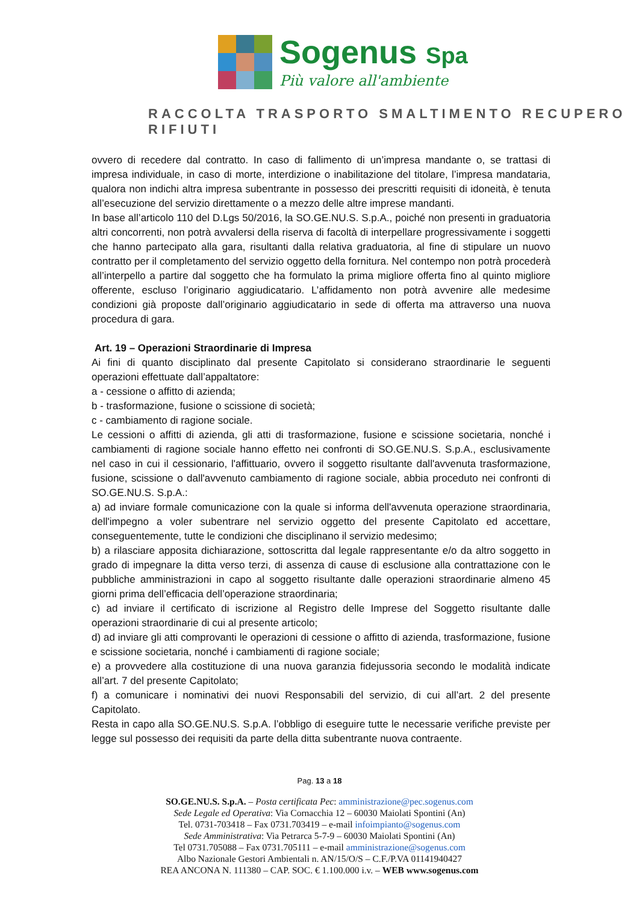Sogenus Spa
Più valore all'ambiente
RACCOLTA TRASPORTO SMALTIMENTO RECUPERO RIFIUTI
ovvero di recedere dal contratto. In caso di fallimento di un’impresa mandante o, se trattasi di impresa individuale, in caso di morte, interdizione o inabilitazione del titolare, l’impresa mandataria, qualora non indichi altra impresa subentrante in possesso dei prescritti requisiti di idoneità, è tenuta all’esecuzione del servizio direttamente o a mezzo delle altre imprese mandanti.
In base all’articolo 110 del D.Lgs 50/2016, la SO.GE.NU.S. S.p.A., poiché non presenti in graduatoria altri concorrenti, non potrà avvalersi della riserva di facoltà di interpellare progressivamente i soggetti che hanno partecipato alla gara, risultanti dalla relativa graduatoria, al fine di stipulare un nuovo contratto per il completamento del servizio oggetto della fornitura. Nel contempo non potrà procederà all’interpello a partire dal soggetto che ha formulato la prima migliore offerta fino al quinto migliore offerente, escluso l’originario aggiudicatario. L’affidamento non potrà avvenire alle medesime condizioni già proposte dall’originario aggiudicatario in sede di offerta ma attraverso una nuova procedura di gara.
Art. 19 – Operazioni Straordinarie di Impresa
Ai fini di quanto disciplinato dal presente Capitolato si considerano straordinarie le seguenti operazioni effettuate dall’appaltatore:
a - cessione o affitto di azienda;
b - trasformazione, fusione o scissione di società;
c - cambiamento di ragione sociale.
Le cessioni o affitti di azienda, gli atti di trasformazione, fusione e scissione societaria, nonché i cambiamenti di ragione sociale hanno effetto nei confronti di SO.GE.NU.S. S.p.A., esclusivamente nel caso in cui il cessionario, l'affittuario, ovvero il soggetto risultante dall'avvenuta trasformazione, fusione, scissione o dall'avvenuto cambiamento di ragione sociale, abbia proceduto nei confronti di SO.GE.NU.S. S.p.A.:
a) ad inviare formale comunicazione con la quale si informa dell'avvenuta operazione straordinaria, dell'impegno a voler subentrare nel servizio oggetto del presente Capitolato ed accettare, conseguentemente, tutte le condizioni che disciplinano il servizio medesimo;
b) a rilasciare apposita dichiarazione, sottoscritta dal legale rappresentante e/o da altro soggetto in grado di impegnare la ditta verso terzi, di assenza di cause di esclusione alla contrattazione con le pubbliche amministrazioni in capo al soggetto risultante dalle operazioni straordinarie almeno 45 giorni prima dell’efficacia dell’operazione straordinaria;
c) ad inviare il certificato di iscrizione al Registro delle Imprese del Soggetto risultante dalle operazioni straordinarie di cui al presente articolo;
d) ad inviare gli atti comprovanti le operazioni di cessione o affitto di azienda, trasformazione, fusione e scissione societaria, nonché i cambiamenti di ragione sociale;
e) a provvedere alla costituzione di una nuova garanzia fidejussoria secondo le modalità indicate all’art. 7 del presente Capitolato;
f) a comunicare i nominativi dei nuovi Responsabili del servizio, di cui all’art. 2 del presente Capitolato.
Resta in capo alla SO.GE.NU.S. S.p.A. l’obbligo di eseguire tutte le necessarie verifiche previste per legge sul possesso dei requisiti da parte della ditta subentrante nuova contraente.
Pag. 13 a 18
SO.GE.NU.S. S.p.A. – Posta certificata Pec: amministrazione@pec.sogenus.com
Sede Legale ed Operativa: Via Cornacchia 12 – 60030 Maiolati Spontini (An)
Tel. 0731-703418 – Fax 0731.703419 – e-mail infoimpianto@sogenus.com
Sede Amministrativa: Via Petrarca 5-7-9 – 60030 Maiolati Spontini (An)
Tel 0731.705088 – Fax 0731.705111 – e-mail amministrazione@sogenus.com
Albo Nazionale Gestori Ambientali n. AN/15/O/S – C.F./P.VA 01141940427
REA ANCONA N. 111380 – CAP. SOC. € 1.100.000 i.v. – WEB www.sogenus.com